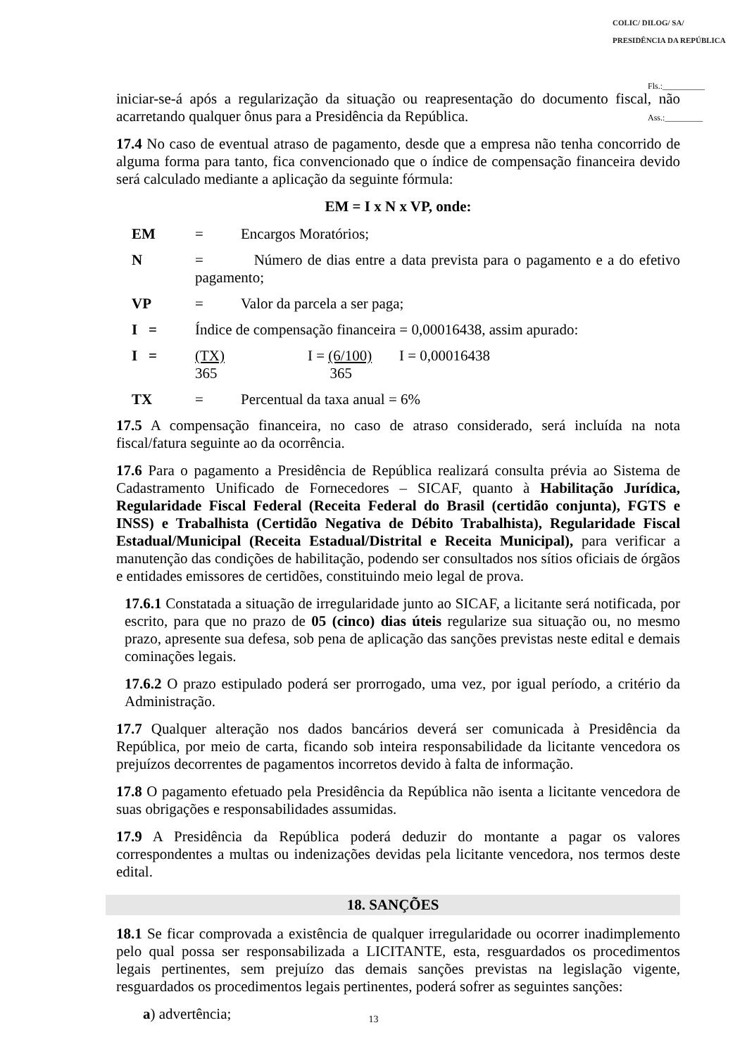COLIC/ DILOG/ SA/ PRESIDÊNCIA DA REPÚBLICA
Fls.:__________
Ass.:_________
iniciar-se-á após a regularização da situação ou reapresentação do documento fiscal, não acarretando qualquer ônus para a Presidência da República.
17.4 No caso de eventual atraso de pagamento, desde que a empresa não tenha concorrido de alguma forma para tanto, fica convencionado que o índice de compensação financeira devido será calculado mediante a aplicação da seguinte fórmula:
EM = I x N x VP, onde:
EM = Encargos Moratórios;
N = Número de dias entre a data prevista para o pagamento e a do efetivo pagamento;
VP = Valor da parcela a ser paga;
I = Índice de compensação financeira = 0,00016438, assim apurado:
I = (TX)
365 I = (6/100)
365 I = 0,00016438
TX = Percentual da taxa anual = 6%
17.5 A compensação financeira, no caso de atraso considerado, será incluída na nota fiscal/fatura seguinte ao da ocorrência.
17.6 Para o pagamento a Presidência de República realizará consulta prévia ao Sistema de Cadastramento Unificado de Fornecedores – SICAF, quanto à Habilitação Jurídica, Regularidade Fiscal Federal (Receita Federal do Brasil (certidão conjunta), FGTS e INSS) e Trabalhista (Certidão Negativa de Débito Trabalhista), Regularidade Fiscal Estadual/Municipal (Receita Estadual/Distrital e Receita Municipal), para verificar a manutenção das condições de habilitação, podendo ser consultados nos sítios oficiais de órgãos e entidades emissores de certidões, constituindo meio legal de prova.
17.6.1 Constatada a situação de irregularidade junto ao SICAF, a licitante será notificada, por escrito, para que no prazo de 05 (cinco) dias úteis regularize sua situação ou, no mesmo prazo, apresente sua defesa, sob pena de aplicação das sanções previstas neste edital e demais cominações legais.
17.6.2 O prazo estipulado poderá ser prorrogado, uma vez, por igual período, a critério da Administração.
17.7 Qualquer alteração nos dados bancários deverá ser comunicada à Presidência da República, por meio de carta, ficando sob inteira responsabilidade da licitante vencedora os prejuízos decorrentes de pagamentos incorretos devido à falta de informação.
17.8 O pagamento efetuado pela Presidência da República não isenta a licitante vencedora de suas obrigações e responsabilidades assumidas.
17.9 A Presidência da República poderá deduzir do montante a pagar os valores correspondentes a multas ou indenizações devidas pela licitante vencedora, nos termos deste edital.
18. SANÇÕES
18.1 Se ficar comprovada a existência de qualquer irregularidade ou ocorrer inadimplemento pelo qual possa ser responsabilizada a LICITANTE, esta, resguardados os procedimentos legais pertinentes, sem prejuízo das demais sanções previstas na legislação vigente, resguardados os procedimentos legais pertinentes, poderá sofrer as seguintes sanções:
a) advertência;
13